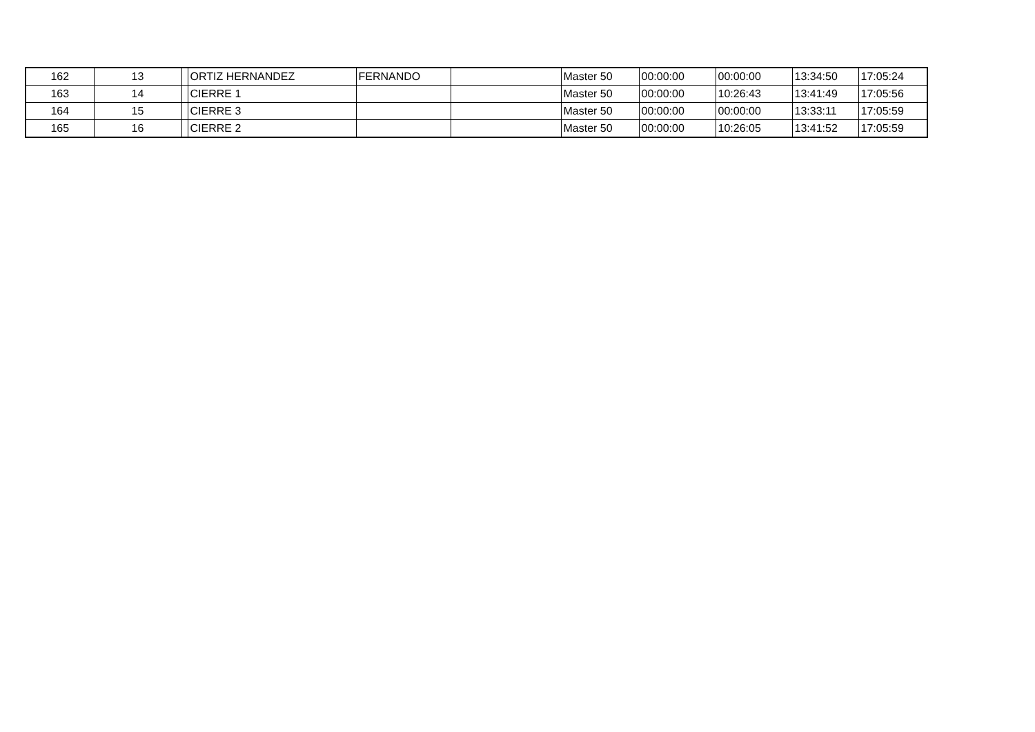| 162 | 13 | | ORTIZ HERNANDEZ | FERNANDO | | Master 50 | 00:00:00 | 00:00:00 | 13:34:50 | 17:05:24 |
| 163 | 14 | | CIERRE 1 | | | Master 50 | 00:00:00 | 10:26:43 | 13:41:49 | 17:05:56 |
| 164 | 15 | | CIERRE 3 | | | Master 50 | 00:00:00 | 00:00:00 | 13:33:11 | 17:05:59 |
| 165 | 16 | | CIERRE 2 | | | Master 50 | 00:00:00 | 10:26:05 | 13:41:52 | 17:05:59 |